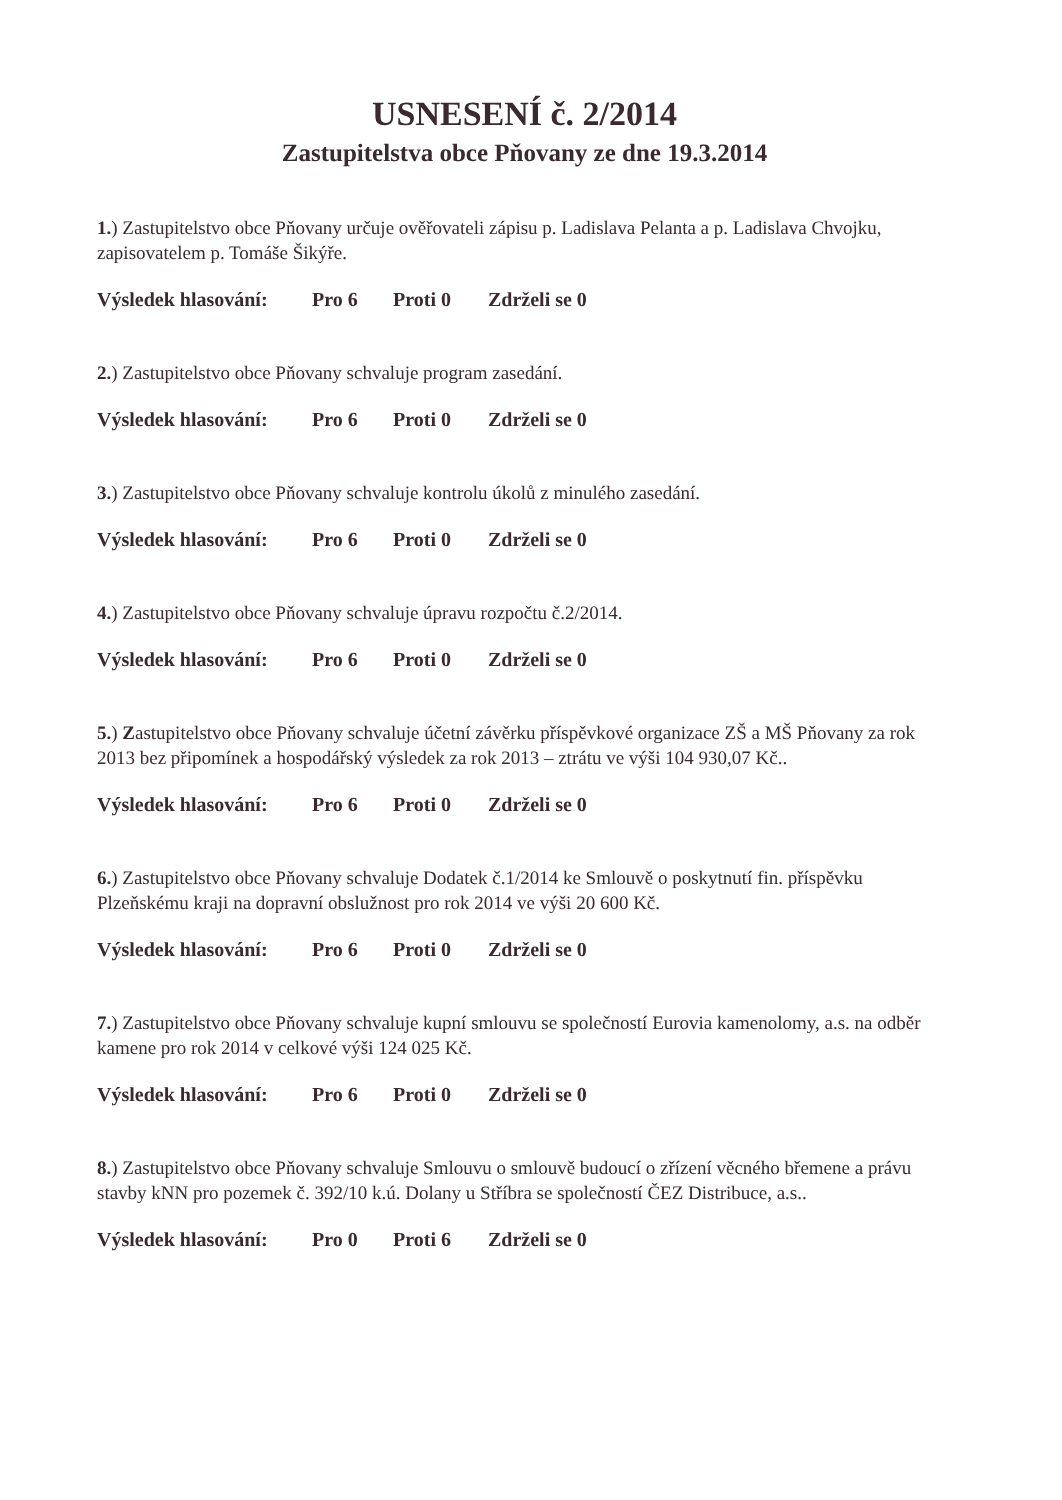USNESENÍ č. 2/2014
Zastupitelstva obce Pňovany ze dne 19.3.2014
1.) Zastupitelstvo obce Pňovany určuje ověřovateli zápisu p. Ladislava Pelanta a p. Ladislava Chvojku, zapisovatelem p. Tomáše Šikýře.
Výsledek hlasování: Pro 6 Proti 0 Zdrželi se 0
2.) Zastupitelstvo obce Pňovany schvaluje program zasedání.
Výsledek hlasování: Pro 6 Proti 0 Zdrželi se 0
3.) Zastupitelstvo obce Pňovany schvaluje kontrolu úkolů z minulého zasedání.
Výsledek hlasování: Pro 6 Proti 0 Zdrželi se 0
4.) Zastupitelstvo obce Pňovany schvaluje úpravu rozpočtu č.2/2014.
Výsledek hlasování: Pro 6 Proti 0 Zdrželi se 0
5.) Zastupitelstvo obce Pňovany schvaluje účetní závěrku příspěvkové organizace ZŠ a MŠ Pňovany za rok 2013 bez připomínek a hospodářský výsledek za rok 2013 – ztrátu ve výši 104 930,07 Kč..
Výsledek hlasování: Pro 6 Proti 0 Zdrželi se 0
6.) Zastupitelstvo obce Pňovany schvaluje Dodatek č.1/2014 ke Smlouvě o poskytnutí fin. příspěvku Plzeňskému kraji na dopravní obslužnost pro rok 2014 ve výši 20 600 Kč.
Výsledek hlasování: Pro 6 Proti 0 Zdrželi se 0
7.) Zastupitelstvo obce Pňovany schvaluje kupní smlouvu se společností Eurovia kamenolomy, a.s. na odběr kamene pro rok 2014 v celkové výši 124 025 Kč.
Výsledek hlasování: Pro 6 Proti 0 Zdrželi se 0
8.) Zastupitelstvo obce Pňovany schvaluje Smlouvu o smlouvě budoucí o zřízení věcného břemene a právu stavby kNN pro pozemek č. 392/10 k.ú. Dolany u Stříbra se společností ČEZ Distribuce, a.s..
Výsledek hlasování: Pro 0 Proti 6 Zdrželi se 0